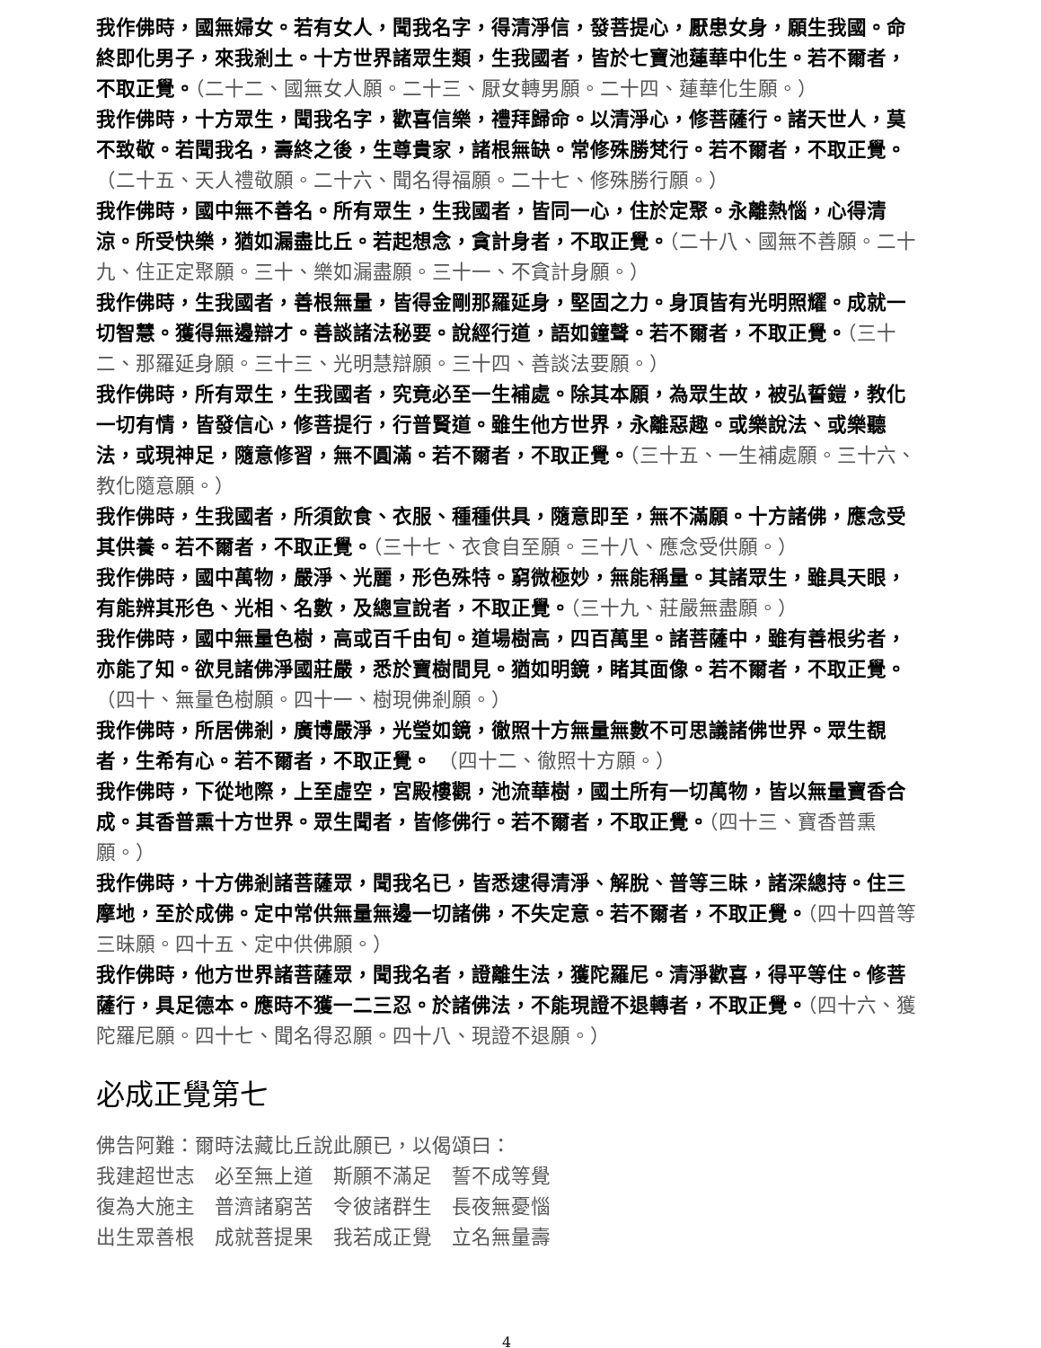我作佛時，國無婦女。若有女人，聞我名字，得清淨信，發菩提心，厭患女身，願生我國。命終即化男子，來我剎土。十方世界諸眾生類，生我國者，皆於七寶池蓮華中化生。若不爾者，不取正覺。（二十二、國無女人願。二十三、厭女轉男願。二十四、蓮華化生願。）
我作佛時，十方眾生，聞我名字，歡喜信樂，禮拜歸命。以清淨心，修菩薩行。諸天世人，莫不致敬。若聞我名，壽終之後，生尊貴家，諸根無缺。常修殊勝梵行。若不爾者，不取正覺。（二十五、天人禮敬願。二十六、聞名得福願。二十七、修殊勝行願。）
我作佛時，國中無不善名。所有眾生，生我國者，皆同一心，住於定聚。永離熱惱，心得清涼。所受快樂，猶如漏盡比丘。若起想念，貪計身者，不取正覺。（二十八、國無不善願。二十九、住正定聚願。三十、樂如漏盡願。三十一、不貪計身願。）
我作佛時，生我國者，善根無量，皆得金剛那羅延身，堅固之力。身頂皆有光明照耀。成就一切智慧。獲得無邊辯才。善談諸法秘要。說經行道，語如鐘聲。若不爾者，不取正覺。（三十二、那羅延身願。三十三、光明慧辯願。三十四、善談法要願。）
我作佛時，所有眾生，生我國者，究竟必至一生補處。除其本願，為眾生故，被弘誓鎧，教化一切有情，皆發信心，修菩提行，行普賢道。雖生他方世界，永離惡趣。或樂說法、或樂聽法，或現神足，隨意修習，無不圓滿。若不爾者，不取正覺。（三十五、一生補處願。三十六、教化隨意願。）
我作佛時，生我國者，所須飲食、衣服、種種供具，隨意即至，無不滿願。十方諸佛，應念受其供養。若不爾者，不取正覺。（三十七、衣食自至願。三十八、應念受供願。）
我作佛時，國中萬物，嚴淨、光麗，形色殊特。窮微極妙，無能稱量。其諸眾生，雖具天眼，有能辨其形色、光相、名數，及總宣說者，不取正覺。（三十九、莊嚴無盡願。）
我作佛時，國中無量色樹，高或百千由旬。道場樹高，四百萬里。諸菩薩中，雖有善根劣者，亦能了知。欲見諸佛淨國莊嚴，悉於寶樹間見。猶如明鏡，睹其面像。若不爾者，不取正覺。（四十、無量色樹願。四十一、樹現佛剎願。）
我作佛時，所居佛剎，廣博嚴淨，光瑩如鏡，徹照十方無量無數不可思議諸佛世界。眾生覩者，生希有心。若不爾者，不取正覺。 （四十二、徹照十方願。）
我作佛時，下從地際，上至虛空，宮殿樓觀，池流華樹，國土所有一切萬物，皆以無量寶香合成。其香普熏十方世界。眾生聞者，皆修佛行。若不爾者，不取正覺。（四十三、寶香普熏願。）
我作佛時，十方佛剎諸菩薩眾，聞我名已，皆悉逮得清淨、解脫、普等三昧，諸深總持。住三摩地，至於成佛。定中常供無量無邊一切諸佛，不失定意。若不爾者，不取正覺。（四十四普等三昧願。四十五、定中供佛願。）
我作佛時，他方世界諸菩薩眾，聞我名者，證離生法，獲陀羅尼。清淨歡喜，得平等住。修菩薩行，具足德本。應時不獲一二三忍。於諸佛法，不能現證不退轉者，不取正覺。（四十六、獲陀羅尼願。四十七、聞名得忍願。四十八、現證不退願。）
必成正覺第七
佛告阿難：爾時法藏比丘說此願已，以偈頌曰：
我建超世志　必至無上道　斯願不滿足　誓不成等覺
復為大施主　普濟諸窮苦　令彼諸群生　長夜無憂惱
出生眾善根　成就菩提果　我若成正覺　立名無量壽
4